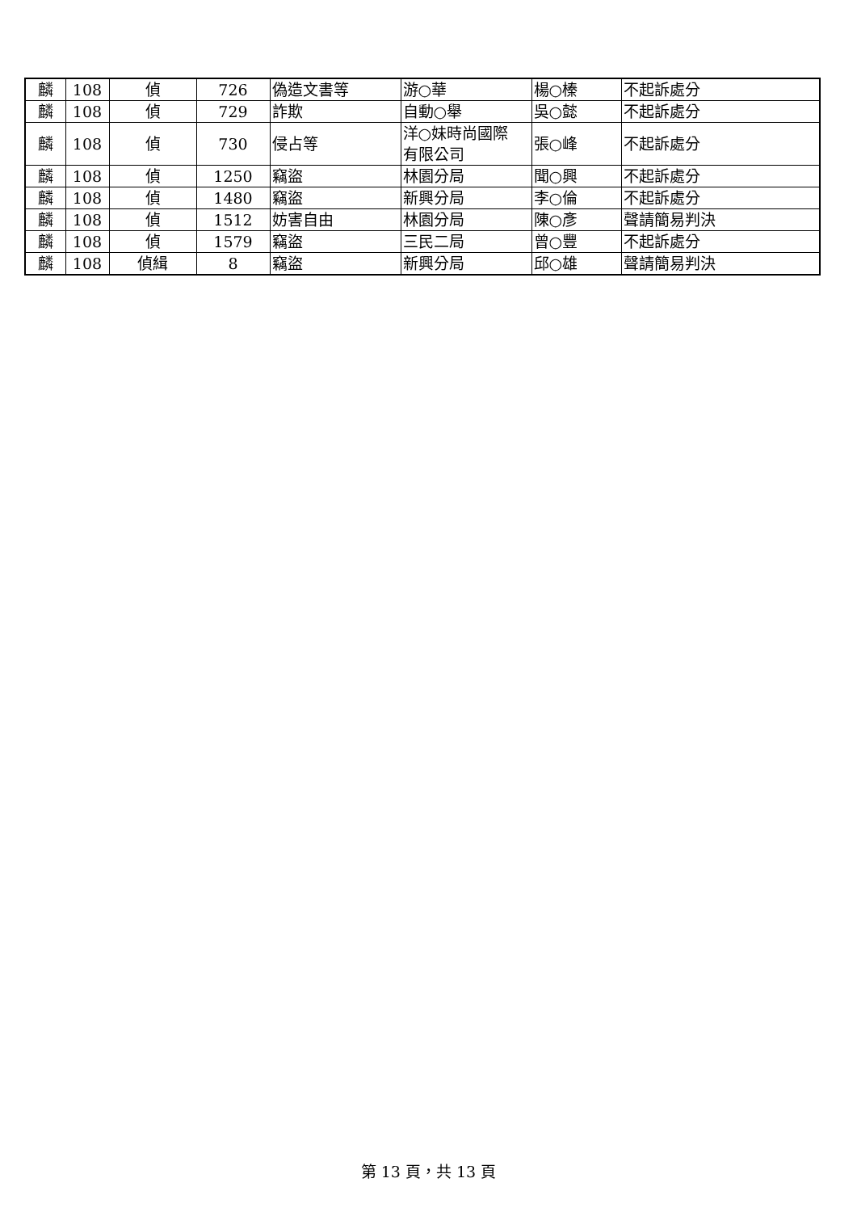| 麟 | 108 | 偵 | 726 | 偽造文書等 | 游○華 | 楊○榛 | 不起訴處分 |
| 麟 | 108 | 偵 | 729 | 詐欺 | 自動○舉 | 吳○懿 | 不起訴處分 |
| 麟 | 108 | 偵 | 730 | 侵占等 | 洋○妹時尚國際 有限公司 | 張○峰 | 不起訴處分 |
| 麟 | 108 | 偵 | 1250 | 竊盜 | 林園分局 | 聞○興 | 不起訴處分 |
| 麟 | 108 | 偵 | 1480 | 竊盜 | 新興分局 | 李○倫 | 不起訴處分 |
| 麟 | 108 | 偵 | 1512 | 妨害自由 | 林園分局 | 陳○彥 | 聲請簡易判決 |
| 麟 | 108 | 偵 | 1579 | 竊盜 | 三民二局 | 曾○豐 | 不起訴處分 |
| 麟 | 108 | 偵緝 | 8 | 竊盜 | 新興分局 | 邱○雄 | 聲請簡易判決 |
第 13 頁，共 13 頁